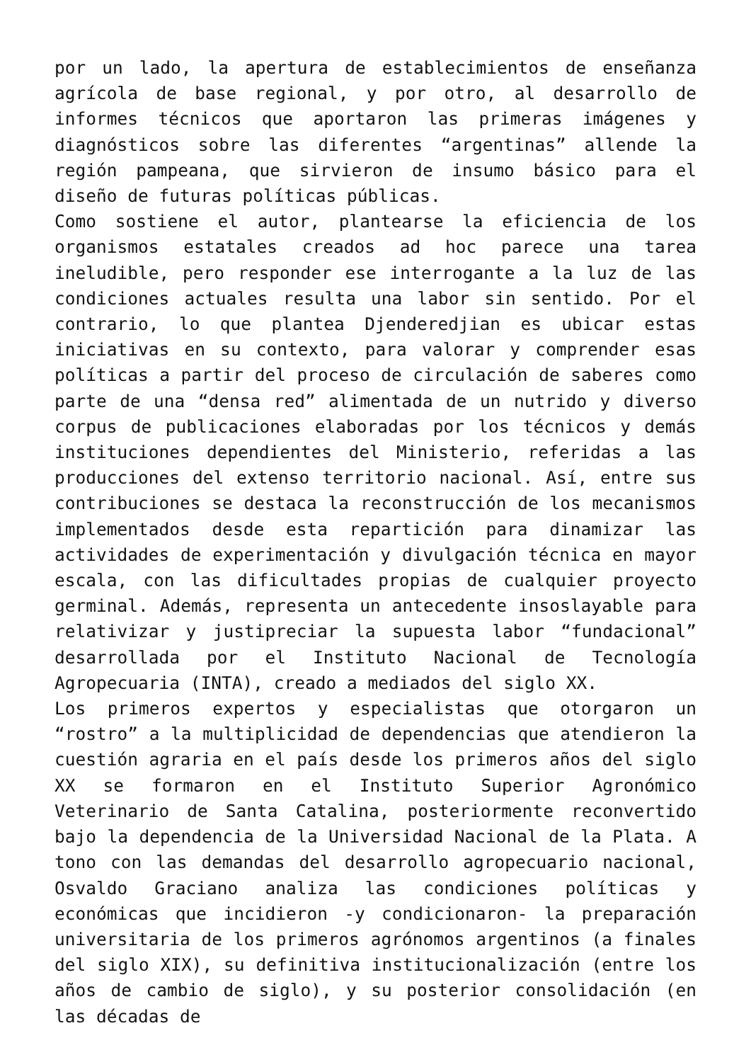por un lado, la apertura de establecimientos de enseñanza agrícola de base regional, y por otro, al desarrollo de informes técnicos que aportaron las primeras imágenes y diagnósticos sobre las diferentes “argentinas” allende la región pampeana, que sirvieron de insumo básico para el diseño de futuras políticas públicas.
Como sostiene el autor, plantearse la eficiencia de los organismos estatales creados ad hoc parece una tarea ineludible, pero responder ese interrogante a la luz de las condiciones actuales resulta una labor sin sentido. Por el contrario, lo que plantea Djenderedjian es ubicar estas iniciativas en su contexto, para valorar y comprender esas políticas a partir del proceso de circulación de saberes como parte de una “densa red” alimentada de un nutrido y diverso corpus de publicaciones elaboradas por los técnicos y demás instituciones dependientes del Ministerio, referidas a las producciones del extenso territorio nacional. Así, entre sus contribuciones se destaca la reconstrucción de los mecanismos implementados desde esta repartición para dinamizar las actividades de experimentación y divulgación técnica en mayor escala, con las dificultades propias de cualquier proyecto germinal. Además, representa un antecedente insoslayable para relativizar y justipreciar la supuesta labor “fundacional” desarrollada por el Instituto Nacional de Tecnología Agropecuaria (INTA), creado a mediados del siglo XX.
Los primeros expertos y especialistas que otorgaron un “rostro” a la multiplicidad de dependencias que atendieron la cuestión agraria en el país desde los primeros años del siglo XX se formaron en el Instituto Superior Agronómico Veterinario de Santa Catalina, posteriormente reconvertido bajo la dependencia de la Universidad Nacional de la Plata. A tono con las demandas del desarrollo agropecuario nacional, Osvaldo Graciano analiza las condiciones políticas y económicas que incidieron -y condicionaron- la preparación universitaria de los primeros agrónomos argentinos (a finales del siglo XIX), su definitiva institucionalización (entre los años de cambio de siglo), y su posterior consolidación (en las décadas de